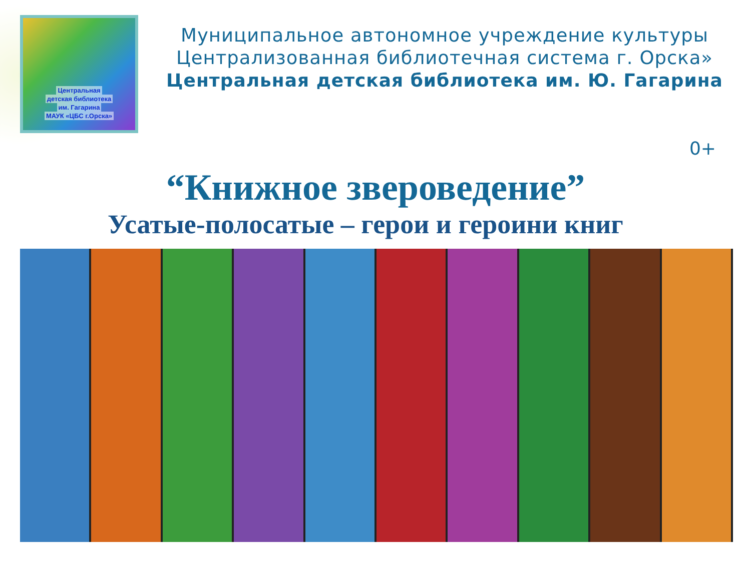Центральная
детская библиотека
им. Гагарина
МАУК «ЦБС г.Орска»
Муниципальное автономное учреждение культуры
Централизованная библиотечная система г. Орска»
Центральная детская библиотека им. Ю. Гагарина
0+
“Книжное звероведение”
Усатые-полосатые – герои и героини книг